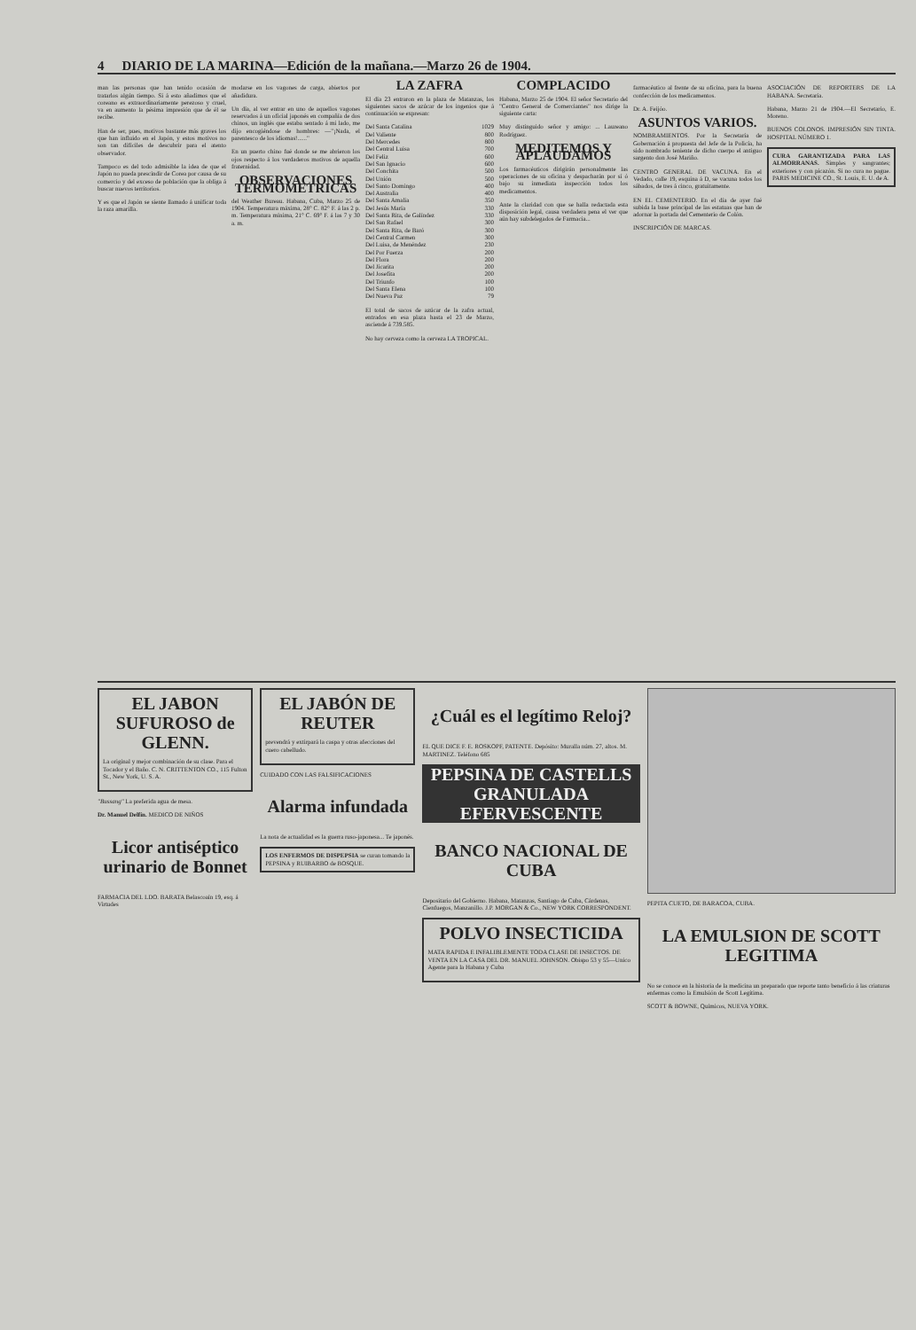4 DIARIO DE LA MARINA—Edición de la mañana.—Marzo 26 de 1904.
man las personas que han tenido ocasión de tratarlos algún tiempo. Si á esto añadimos que el coreano es extraordinariamente perezoso y cruel, va en aumento la pésima impresión que de él se recibe.
Han de ser, pues, motivos bastante más graves los que han influido en el Japón, y estos motivos no son tan difíciles de descubrir para el atento observador.
Tampoco es del todo admisible la idea de que el Japón no pueda prescindir de Corea por causa de su comercio y del exceso de población que la obliga á buscar nuevos territorios.
Y es que el Japón se siente llamado á unificar toda la raza amarilla.
modarse en los vagones de carga, abiertos por añadidura.
Un día, al ver entrar en uno de aquellos vagones reservados á un oficial japonés en compañía de dos chinos, un inglés que estaba sentado á mi lado, me dijo encogiéndose de hombres: —"¡Nada, el parentesco de los idiomas!......"
En un puerto chino fué donde se me abrieron los ojos respecto á los verdaderos motivos de aquella fraternidad.
OBSERVACIONES TERMOMETRICAS
del Weather Bureau. Habana, Cuba, Marzo 25 de 1904. Temperatura máxima, 28° C. 82° F. á las 2 p. m. Temperatura mínima, 21° C. 69° F. á las 7 y 30 a. m.
LA ZAFRA
El día 23 entraron en la plaza de Matanzas, los siguientes sacos de azúcar de los ingenios que á continuación se expresan:
| Del Santa Catalina | 1029 |
| Del Valiente | 800 |
| Del Mercedes | 800 |
| Del Central Luisa | 700 |
| Del Feliz | 600 |
| Del San Ignacio | 600 |
| Del Conchita | 500 |
| Del Unión | 500 |
| Del Santo Domingo | 400 |
| Del Australia | 400 |
| Del Santa Amalia | 350 |
| Del Jesús María | 330 |
| Del Santa Rita, de Galíndez | 330 |
| Del San Rafael | 300 |
| Del Santa Rita, de Baró | 300 |
| Del Central Carmen | 300 |
| Del Luisa, de Menéndez | 230 |
| Del Por Fuerza | 200 |
| Del Flora | 200 |
| Del Jicarita | 200 |
| Del Josefita | 200 |
| Del Triunfo | 100 |
| Del Santa Elena | 100 |
| Del Nueva Paz | 79 |
El total de sacos de azúcar de la zafra actual, entrados en esa plaza hasta el 23 de Marzo, asciende á 739.585.
No hay cerveza como la cerveza LA TROPICAL.
COMPLACIDO
Habana, Marzo 25 de 1904. El señor Secretario del "Centro General de Comerciantes" nos dirige la siguiente carta:
Muy distinguido señor y amigo: ... Laureano Rodríguez.
MEDITEMOS Y APLAUDAMOS
Los farmacéuticos dirigirán personalmente las operaciones de su oficina y despacharán por sí ó bajo su inmediata inspección todos los medicamentos.
Ante la claridad con que se halla redactada esta disposición legal, causa verdadera pena el ver que aún hay subdelegados de Farmacia...
farmacéutico al frente de su oficina, para la buena confección de los medicamentos.
Dr. A. Feijóo.
ASUNTOS VARIOS.
NOMBRAMIENTOS. Por la Secretaría de Gobernación á propuesta del Jefe de la Policía, ha sido nombrado teniente de dicho cuerpo el antiguo sargento don José Mariño.
CENTRO GENERAL DE VACUNA. En el Vedado, calle 19, esquina á D, se vacuna todos los sábados, de tres á cinco, gratuitamente.
EN EL CEMENTERIO. En el día de ayer fué subida la base principal de las estatuas que han de adornar la portada del Cementerio de Colón.
INSCRIPCIÓN DE MARCAS.
ASOCIACIÓN DE REPORTERS DE LA HABANA. Secretaría.
Habana, Marzo 21 de 1904.—El Secretario, E. Moreno.
BUENOS COLONOS. IMPRESIÓN SIN TINTA. HOSPITAL NÚMERO 1.
CURA GARANTIZADA PARA LAS ALMORRANAS. Simples y sangrantes; exteriores y con picazón. Si no cura no pague. PARIS MEDICINE CO., St. Louis, E. U. de A.
EL JABON SUFUROSO de GLENN.
La original y mejor combinación de su clase. Para el Tocador y el Baño. C. N. CRITTENTON CO., 115 Fulton St., New York, U. S. A.
"Bussang" La preferida agua de mesa.
Dr. Manuel Delfín. MEDICO DE NIÑOS
Licor antiséptico urinario de Bonnet
FARMACIA DEL LDO. BARATA Belascoaín 19, esq. á Virtudes
EL JABÓN DE REUTER
prevendrá y extirpará la caspa y otras afecciones del cuero cabelludo.
CUIDADO CON LAS FALSIFICACIONES
Alarma infundada
La nota de actualidad es la guerra ruso-japonesa... Te japonés.
LOS ENFERMOS DE DISPEPSIA se curan tomando la PEPSINA y RUIBARBO de BOSQUE.
¿Cuál es el legítimo Reloj?
EL QUE DICE F. E. ROSKOPF, PATENTE. Depósito: Muralla núm. 27, altos. M. MARTINEZ. Teléfono 685
PEPSINA DE CASTELLS
GRANULADA EFERVESCENTE
BANCO NACIONAL DE CUBA
Depositario del Gobierno. Habana, Matanzas, Santiago de Cuba, Cárdenas, Cienfuegos, Manzanillo. J.P. MORGAN & Co., NEW YORK CORRESPONDENT.
POLVO INSECTICIDA
MATA RAPIDA E INFALIBLEMENTE TODA CLASE DE INSECTOS. DE VENTA EN LA CASA DEL DR. MANUEL JOHNSON. Obispo 53 y 55—Unico Agente para la Habana y Cuba
PEPITA CUETO, DE BARACOA, CUBA.
LA EMULSION DE SCOTT
LEGITIMA
No se conoce en la historia de la medicina un preparado que reporte tanto beneficio á las criaturas enfermas como la Emulsión de Scott Legítima.
SCOTT & BOWNE, Químicos, NUEVA YORK.